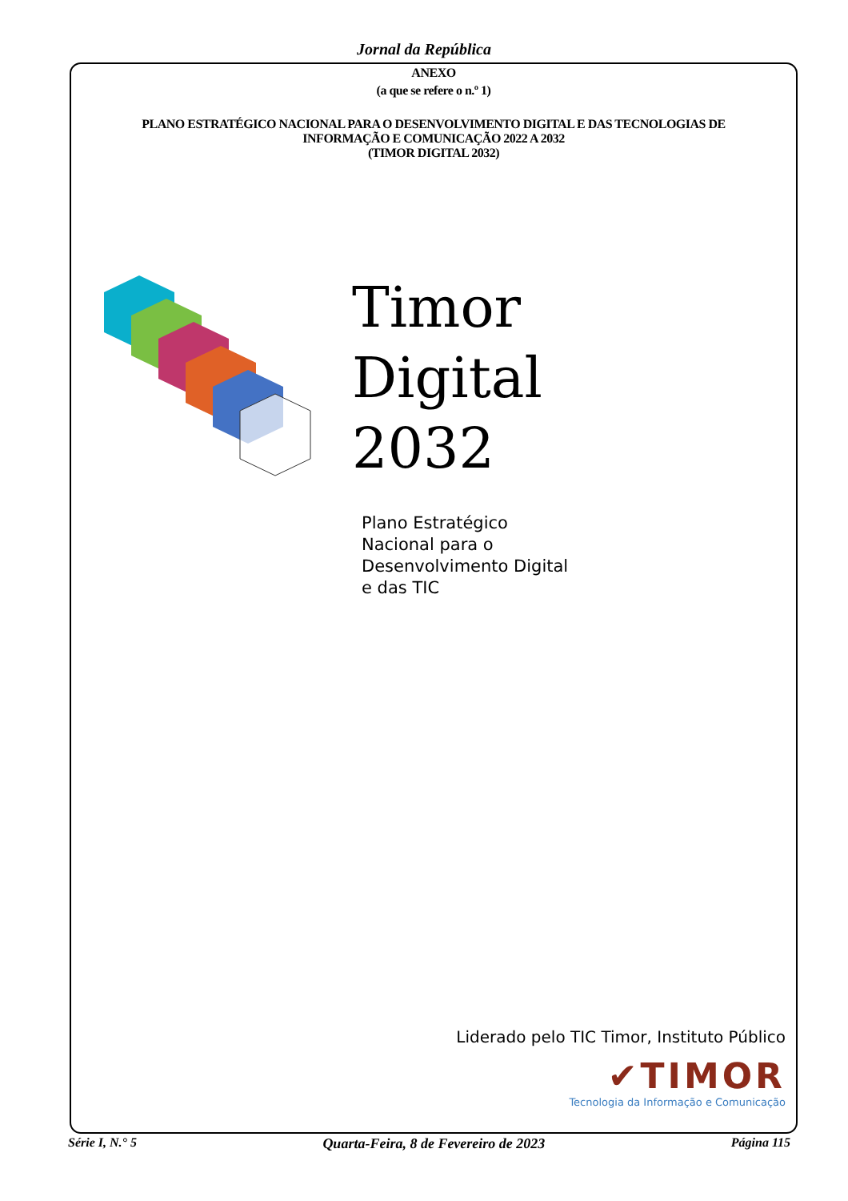Jornal da República
ANEXO
(a que se refere o n.º 1)
PLANO ESTRATÉGICO NACIONAL PARA O DESENVOLVIMENTO DIGITAL E DAS TECNOLOGIAS DE
INFORMAÇÃO E COMUNICAÇÃO 2022 A 2032
(TIMOR DIGITAL 2032)
Timor
Digital
2032
Plano Estratégico
Nacional para o
Desenvolvimento Digital
e das TIC
Liderado pelo TIC Timor, Instituto Público
✔TIMOR
Tecnologia da Informação e Comunicação
Série I, N.° 5 Quarta-Feira, 8 de Fevereiro de 2023 Página 115